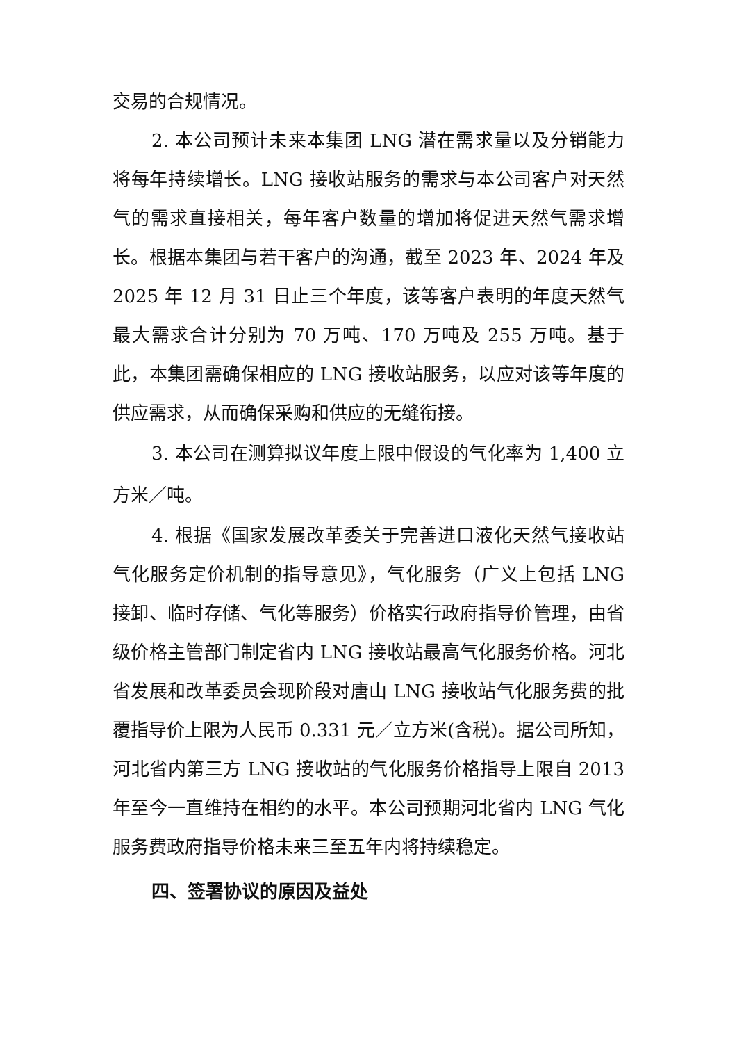交易的合规情况。
2. 本公司预计未来本集团 LNG 潜在需求量以及分销能力将每年持续增长。LNG 接收站服务的需求与本公司客户对天然气的需求直接相关，每年客户数量的增加将促进天然气需求增长。根据本集团与若干客户的沟通，截至 2023 年、2024 年及 2025 年 12 月 31 日止三个年度，该等客户表明的年度天然气最大需求合计分别为 70 万吨、170 万吨及 255 万吨。基于此，本集团需确保相应的 LNG 接收站服务，以应对该等年度的供应需求，从而确保采购和供应的无缝衔接。
3. 本公司在测算拟议年度上限中假设的气化率为 1,400 立方米／吨。
4. 根据《国家发展改革委关于完善进口液化天然气接收站气化服务定价机制的指导意见》，气化服务（广义上包括 LNG 接卸、临时存储、气化等服务）价格实行政府指导价管理，由省级价格主管部门制定省内 LNG 接收站最高气化服务价格。河北省发展和改革委员会现阶段对唐山 LNG 接收站气化服务费的批覆指导价上限为人民币 0.331 元／立方米(含税)。据公司所知，河北省内第三方 LNG 接收站的气化服务价格指导上限自 2013 年至今一直维持在相约的水平。本公司预期河北省内 LNG 气化服务费政府指导价格未来三至五年内将持续稳定。
四、签署协议的原因及益处